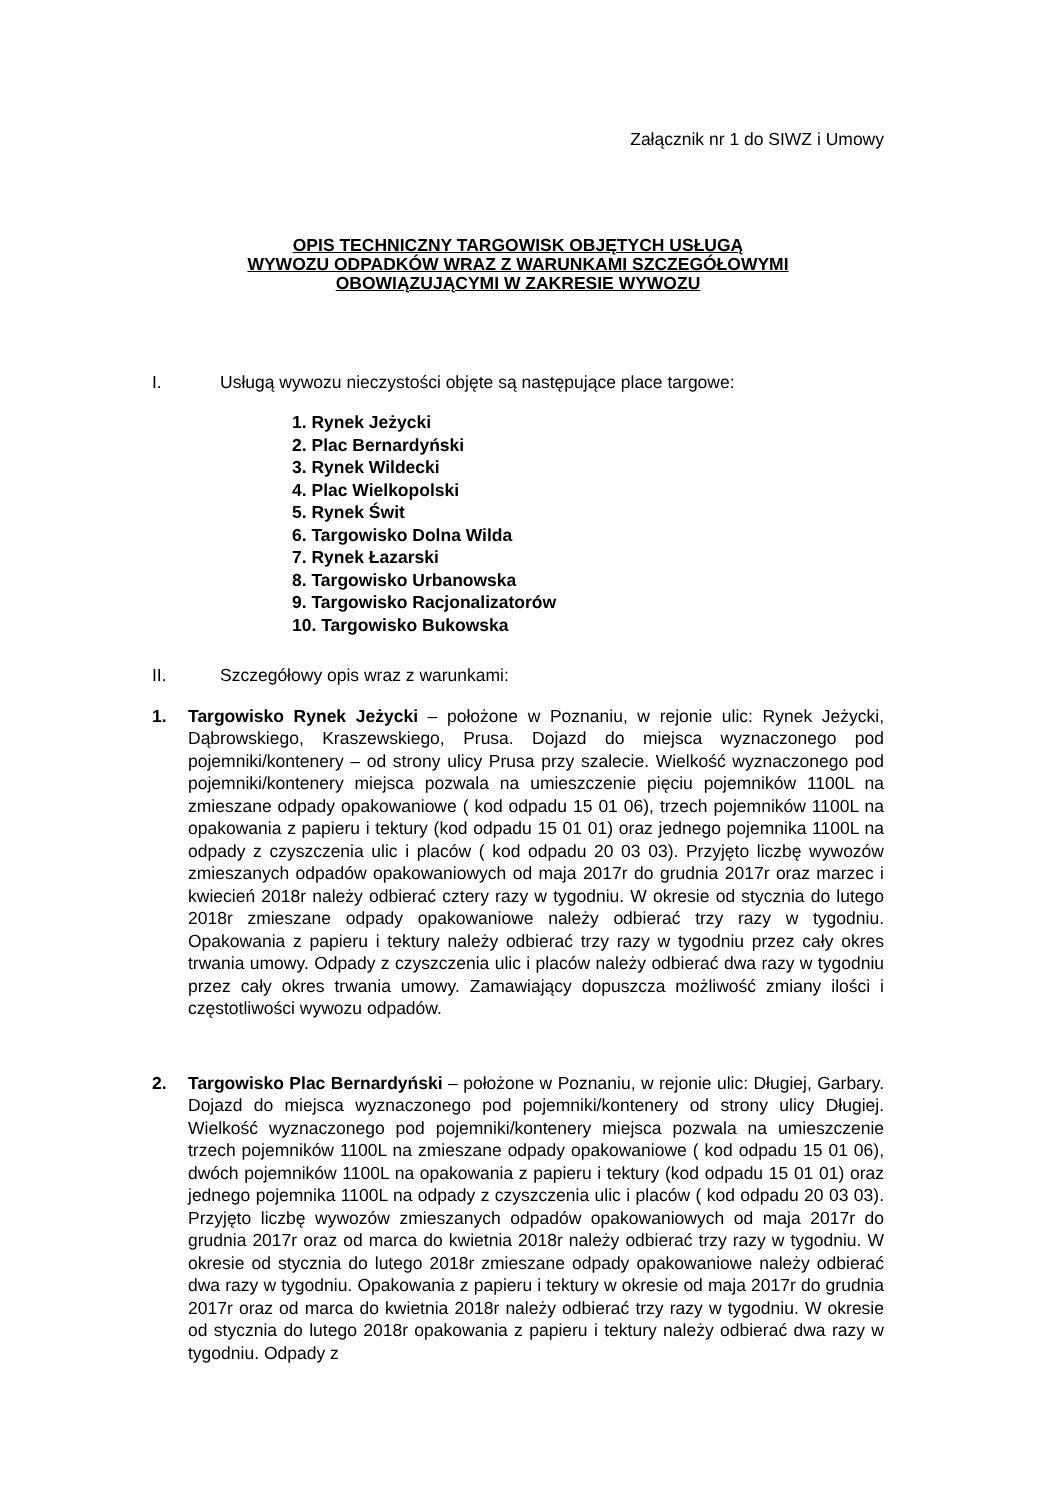Załącznik nr 1 do SIWZ i Umowy
OPIS TECHNICZNY TARGOWISK OBJĘTYCH USŁUGĄ
WYWOZU ODPADKÓW WRAZ Z WARUNKAMI SZCZEGÓŁOWYMI
OBOWIĄZUJĄCYMI W ZAKRESIE WYWOZU
I. Usługą wywozu nieczystości objęte są następujące place targowe:
1. Rynek Jeżycki
2. Plac Bernardyński
3. Rynek Wildecki
4. Plac Wielkopolski
5. Rynek Świt
6. Targowisko Dolna Wilda
7. Rynek Łazarski
8. Targowisko Urbanowska
9. Targowisko Racjonalizatorów
10. Targowisko Bukowska
II. Szczegółowy opis wraz z warunkami:
1. Targowisko Rynek Jeżycki – położone w Poznaniu, w rejonie ulic: Rynek Jeżycki, Dąbrowskiego, Kraszewskiego, Prusa. Dojazd do miejsca wyznaczonego pod pojemniki/kontenery – od strony ulicy Prusa przy szalecie. Wielkość wyznaczonego pod pojemniki/kontenery miejsca pozwala na umieszczenie pięciu pojemników 1100L na zmieszane odpady opakowaniowe ( kod odpadu 15 01 06), trzech pojemników 1100L na opakowania z papieru i tektury (kod odpadu 15 01 01) oraz jednego pojemnika 1100L na odpady z czyszczenia ulic i placów ( kod odpadu 20 03 03). Przyjęto liczbę wywozów zmieszanych odpadów opakowaniowych od maja 2017r do grudnia 2017r oraz marzec i kwiecień 2018r należy odbierać cztery razy w tygodniu. W okresie od stycznia do lutego 2018r zmieszane odpady opakowaniowe należy odbierać trzy razy w tygodniu. Opakowania z papieru i tektury należy odbierać trzy razy w tygodniu przez cały okres trwania umowy. Odpady z czyszczenia ulic i placów należy odbierać dwa razy w tygodniu przez cały okres trwania umowy. Zamawiający dopuszcza możliwość zmiany ilości i częstotliwości wywozu odpadów.
2. Targowisko Plac Bernardyński – położone w Poznaniu, w rejonie ulic: Długiej, Garbary. Dojazd do miejsca wyznaczonego pod pojemniki/kontenery od strony ulicy Długiej. Wielkość wyznaczonego pod pojemniki/kontenery miejsca pozwala na umieszczenie trzech pojemników 1100L na zmieszane odpady opakowaniowe ( kod odpadu 15 01 06), dwóch pojemników 1100L na opakowania z papieru i tektury (kod odpadu 15 01 01) oraz jednego pojemnika 1100L na odpady z czyszczenia ulic i placów ( kod odpadu 20 03 03). Przyjęto liczbę wywozów zmieszanych odpadów opakowaniowych od maja 2017r do grudnia 2017r oraz od marca do kwietnia 2018r należy odbierać trzy razy w tygodniu. W okresie od stycznia do lutego 2018r zmieszane odpady opakowaniowe należy odbierać dwa razy w tygodniu. Opakowania z papieru i tektury w okresie od maja 2017r do grudnia 2017r oraz od marca do kwietnia 2018r należy odbierać trzy razy w tygodniu. W okresie od stycznia do lutego 2018r opakowania z papieru i tektury należy odbierać dwa razy w tygodniu. Odpady z